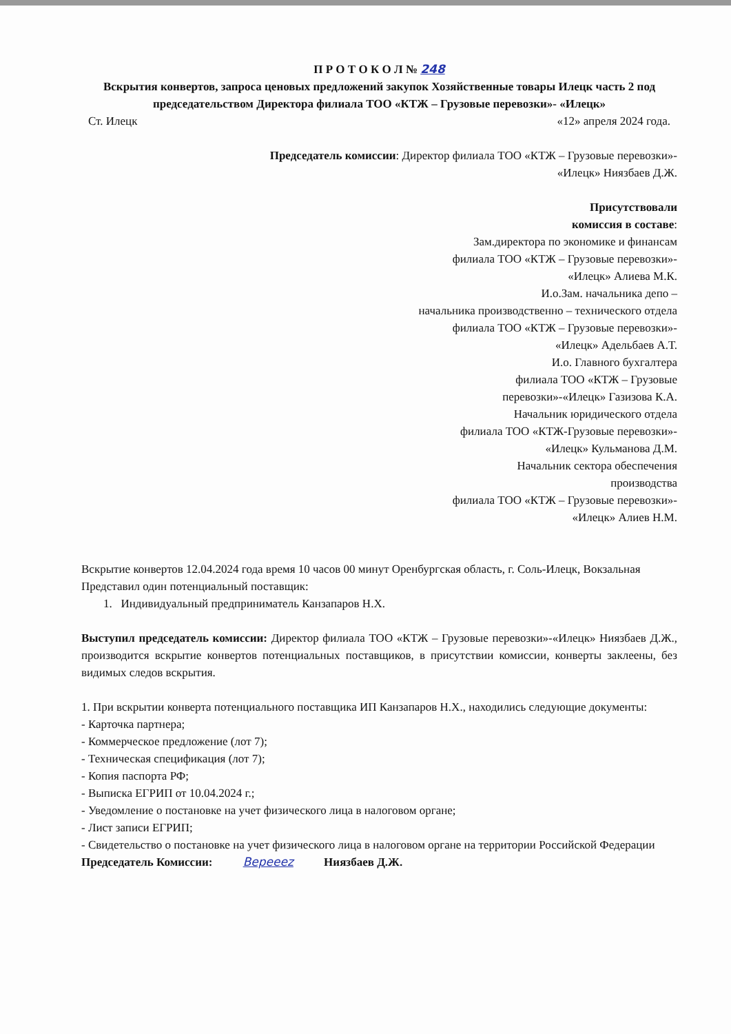П Р О Т О К О Л № 248
Вскрытия конвертов, запроса ценовых предложений закупок Хозяйственные товары Илецк часть 2 под председательством Директора филиала ТОО «КТЖ – Грузовые перевозки»- «Илецк»
Ст. Илецк «12» апреля 2024 года.
Председатель комиссии: Директор филиала ТОО «КТЖ – Грузовые перевозки»-
«Илецк» Ниязбаев Д.Ж.
Присутствовали
комиссия в составе:
Зам.директора по экономике и финансам
филиала ТОО «КТЖ – Грузовые перевозки»-
«Илецк» Алиева М.К.
И.о.Зам. начальника депо –
начальника производственно – технического отдела
филиала ТОО «КТЖ – Грузовые перевозки»-
«Илецк» Адельбаев А.Т.
И.о. Главного бухгалтера
филиала ТОО «КТЖ – Грузовые
перевозки»-«Илецк» Газизова К.А.
Начальник юридического отдела
филиала ТОО «КТЖ-Грузовые перевозки»-
«Илецк» Кульманова Д.М.
Начальник сектора обеспечения
производства
филиала ТОО «КТЖ – Грузовые перевозки»-
«Илецк» Алиев Н.М.
Вскрытие конвертов 12.04.2024 года время 10 часов 00 минут Оренбургская область, г. Соль-Илецк, Вокзальная
Представил один потенциальный поставщик:
1. Индивидуальный предприниматель Канзапаров Н.Х.
Выступил председатель комиссии: Директор филиала ТОО «КТЖ – Грузовые перевозки»-«Илецк» Ниязбаев Д.Ж., производится вскрытие конвертов потенциальных поставщиков, в присутствии комиссии, конверты заклеены, без видимых следов вскрытия.
1. При вскрытии конверта потенциального поставщика ИП Канзапаров Н.Х., находились следующие документы:
- Карточка партнера;
- Коммерческое предложение (лот 7);
- Техническая спецификация (лот 7);
- Копия паспорта РФ;
- Выписка ЕГРИП от 10.04.2024 г.;
- Уведомление о постановке на учет физического лица в налоговом органе;
- Лист записи ЕГРИП;
- Свидетельство о постановке на учет физического лица в налоговом органе на территории Российской Федерации
Председатель Комиссии: Bepeeez Ниязбаев Д.Ж.